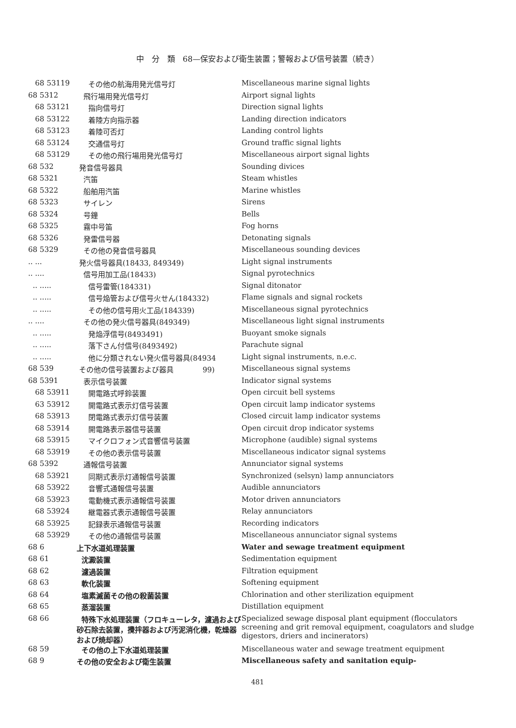中　分　類　68—保安および衛生装置；警報および信号装置（続き）
| 68 53119 | その他の航海用発光信号灯 | Miscellaneous marine signal lights |
| 68 5312 | 飛行場用発光信号灯 | Airport signal lights |
| 68 53121 | 指向信号灯 | Direction signal lights |
| 68 53122 | 着陸方向指示器 | Landing direction indicators |
| 68 53123 | 着陸可否灯 | Landing control lights |
| 68 53124 | 交通信号灯 | Ground traffic signal lights |
| 68 53129 | その他の飛行場用発光信号灯 | Miscellaneous airport signal lights |
| 68 532 | 発音信号器具 | Sounding divices |
| 68 5321 | 汽笛 | Steam whistles |
| 68 5322 | 船舶用汽笛 | Marine whistles |
| 68 5323 | サイレン | Sirens |
| 68 5324 | 号鐘 | Bells |
| 68 5325 | 霧中号笛 | Fog horns |
| 68 5326 | 発雷信号器 | Detonating signals |
| 68 5329 | その他の発音信号器具 | Miscellaneous sounding devices |
| .. ... | 発火信号器具(18433, 849349) | Light signal instruments |
| .. .... | 信号用加工品(18433) | Signal pyrotechnics |
| .. ..... | 信号雷管(184331) | Signal ditonator |
| .. ..... | 信号焔管および信号火せん(184332) | Flame signals and signal rockets |
| .. ..... | その他の信号用火工品(184339) | Miscellaneous signal pyrotechnics |
| .. .... | その他の発火信号器具(849349) | Miscellaneous light signal instruments |
| .. ..... | 発焔浮信号(8493491) | Buoyant smoke signals |
| .. ..... | 落下さん付信号(8493492) | Parachute signal |
| .. ..... | 他に分類されない発火信号器具(84934 | Light signal instruments, n.e.c. |
| 68 539 | その他の信号装置および器具 99) | Miscellaneous signal systems |
| 68 5391 | 表示信号装置 | Indicator signal systems |
| 68 53911 | 開電路式呼鈴装置 | Open circuit bell systems |
| 63 53912 | 開電路式表示灯信号装置 | Open circuit lamp indicator systems |
| 68 53913 | 閉電路式表示灯信号装置 | Closed circuit lamp indicator systems |
| 68 53914 | 開電路表示器信号装置 | Open circuit drop indicator systems |
| 68 53915 | マイクロフォン式音響信号装置 | Microphone (audible) signal systems |
| 68 53919 | その他の表示信号装置 | Miscellaneous indicator signal systems |
| 68 5392 | 通報信号装置 | Annunciator signal systems |
| 68 53921 | 同期式表示灯通報信号装置 | Synchronized (selsyn) lamp annunciators |
| 68 53922 | 音響式通報信号装置 | Audible annunciators |
| 68 53923 | 電動機式表示通報信号装置 | Motor driven annunciators |
| 68 53924 | 継電器式表示通報信号装置 | Relay annunciators |
| 68 53925 | 記録表示通報信号装置 | Recording indicators |
| 68 53929 | その他の通報信号装置 | Miscellaneous annunciator signal systems |
| 68 6 | 上下水道処理装置 | Water and sewage treatment equipment |
| 68 61 | 沈澱装置 | Sedimentation equipment |
| 68 62 | 濾過装置 | Filtration equipment |
| 68 63 | 軟化装置 | Softening equipment |
| 68 64 | 塩素滅菌その他の殺菌装置 | Chlorination and other sterilization equipment |
| 68 65 | 蒸溜装置 | Distillation equipment |
| 68 66 | 特殊下水処理装置（フロキューレタ，濾過および砂石除去装置，攪拌器および汚泥消化機，乾燥器および焼却器） | Specialized sewage disposal plant equipment (flocculators screening and grit removal equipment, coagulators and sludge digestors, driers and incinerators) |
| 68 59 | その他の上下水道処理装置 | Miscellaneous water and sewage treatment equipment |
| 68 9 | その他の安全および衛生装置 | Miscellaneous safety and sanitation equip- |
481